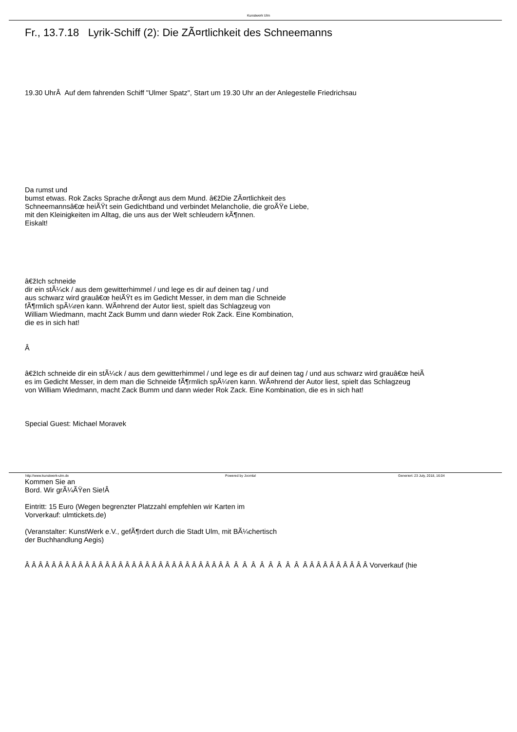Kunstwerk Ulm
Fr., 13.7.18 Lyrik-Schiff (2): Die ZÃ¤rtlichkeit des Schneemanns
19.30 UhrÂ Auf dem fahrenden Schiff "Ulmer Spatz", Start um 19.30 Uhr an der Anlegestelle Friedrichsau
Da rumst und
bumst etwas. Rok Zacks Sprache drÃ¤ngt aus dem Mund. â€žDie ZÃ¤rtlichkeit des
Schneemannsâ€œ heiÃŸt sein Gedichtband und verbindet Melancholie, die groÃŸe Liebe,
mit den Kleinigkeiten im Alltag, die uns aus der Welt schleudern kÃ¶nnen.
Eiskalt!
â€žIch schneide
dir ein stÃ¼ck / aus dem gewitterhimmel / und lege es dir auf deinen tag / und
aus schwarz wird grauâ€œ heiÃŸt es im Gedicht Messer, in dem man die Schneide
fÃ¶rmlich spÃ¼ren kann. WÃ¤hrend der Autor liest, spielt das Schlagzeug von
William Wiedmann, macht Zack Bumm und dann wieder Rok Zack. Eine Kombination,
die es in sich hat!
Â
â€žIch schneide dir ein stÃ¼ck / aus dem gewitterhimmel / und lege es dir auf deinen tag / und aus schwarz wird grauâ€œ heiÃ
es im Gedicht Messer, in dem man die Schneide fÃ¶rmlich spÃ¼ren kann. WÃ¤hrend der Autor liest, spielt das Schlagzeug
von William Wiedmann, macht Zack Bumm und dann wieder Rok Zack. Eine Kombination, die es in sich hat!
Special Guest: Michael Moravek
Kommen Sie an
Bord. Wir grÃ¼ÃŸen Sie!Â
Eintritt: 15 Euro (Wegen begrenzter Platzzahl empfehlen wir Karten im
Vorverkauf: ulmtickets.de)
(Veranstalter: KunstWerk e.V., gefÃ¶rdert durch die Stadt Ulm, mit BÃ¼chertisch
der Buchhandlung Aegis)
Â Â Â Â Â Â Â Â Â Â Â Â Â Â Â Â Â Â Â Â Â Â Â Â Â Â Â Â Â Â Â Â Â Â Â Â Â Â Â Â Â Â Â Â Â Â Â Â Â Vorverkauf (hie
http://www.kunstwerk-ulm.de Powered by Joomla! Generiert: 23 July, 2018, 16:04